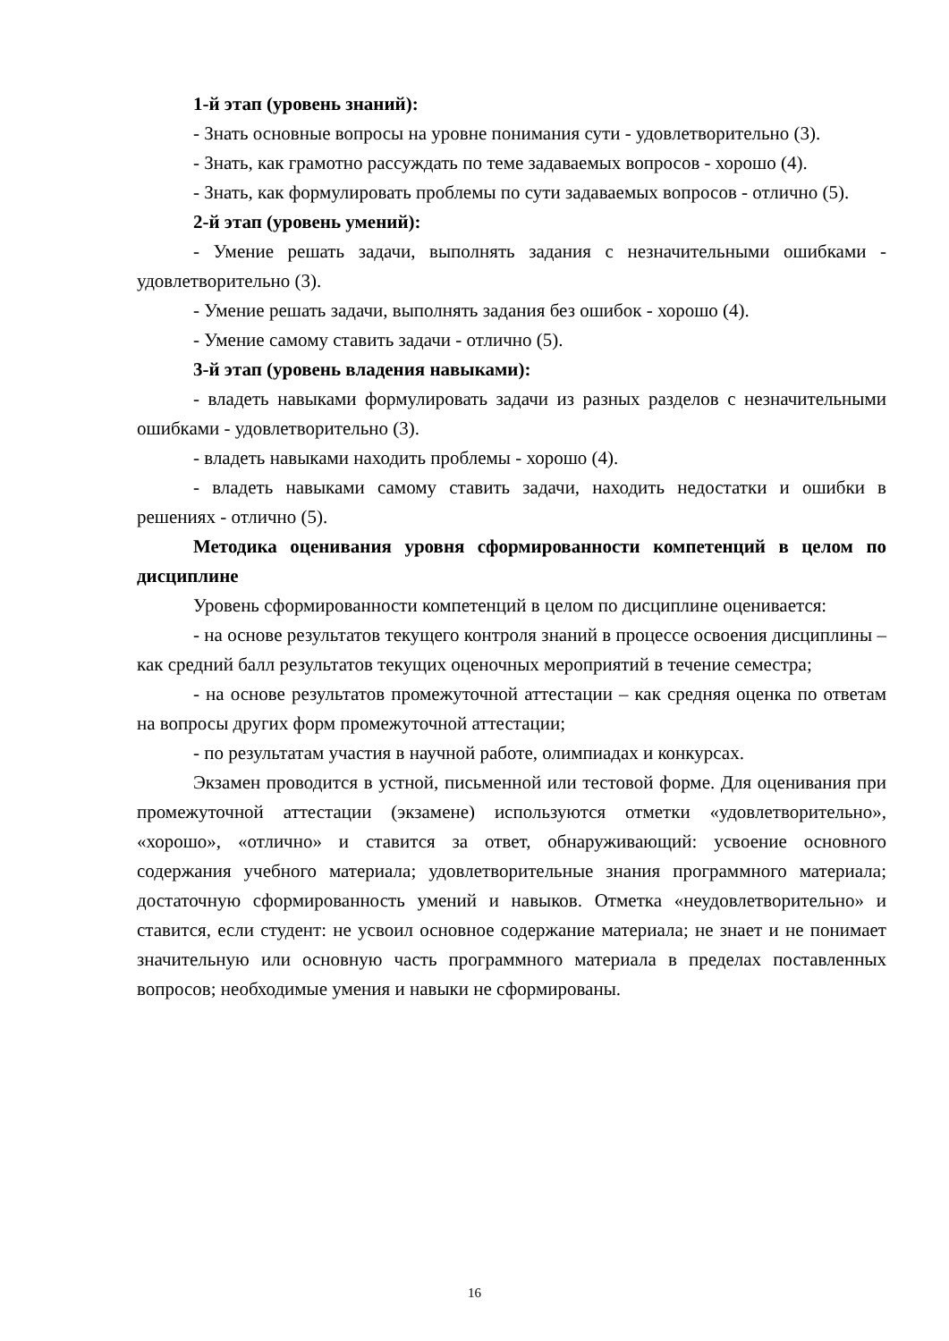1-й этап (уровень знаний):
- Знать основные вопросы на уровне понимания сути - удовлетворительно (3).
- Знать, как грамотно рассуждать по теме задаваемых вопросов - хорошо (4).
- Знать, как формулировать проблемы по сути задаваемых вопросов - отлично (5).
2-й этап (уровень умений):
- Умение решать задачи, выполнять задания с незначительными ошибками - удовлетворительно (3).
- Умение решать задачи, выполнять задания без ошибок - хорошо (4).
- Умение самому ставить задачи - отлично (5).
3-й этап (уровень владения навыками):
- владеть навыками формулировать задачи из разных разделов с незначительными ошибками - удовлетворительно (3).
- владеть навыками находить проблемы - хорошо (4).
- владеть навыками самому ставить задачи, находить недостатки и ошибки в решениях - отлично (5).
Методика оценивания уровня сформированности компетенций в целом по дисциплине
Уровень сформированности компетенций в целом по дисциплине оценивается:
- на основе результатов текущего контроля знаний в процессе освоения дисциплины – как средний балл результатов текущих оценочных мероприятий в течение семестра;
- на основе результатов промежуточной аттестации – как средняя оценка по ответам на вопросы других форм промежуточной аттестации;
- по результатам участия в научной работе, олимпиадах и конкурсах.
Экзамен проводится в устной, письменной или тестовой форме. Для оценивания при промежуточной аттестации (экзамене) используются отметки «удовлетворительно», «хорошо», «отлично» и ставится за ответ, обнаруживающий: усвоение основного содержания учебного материала; удовлетворительные знания программного материала; достаточную сформированность умений и навыков. Отметка «неудовлетворительно» и ставится, если студент: не усвоил основное содержание материала; не знает и не понимает значительную или основную часть программного материала в пределах поставленных вопросов; необходимые умения и навыки не сформированы.
16